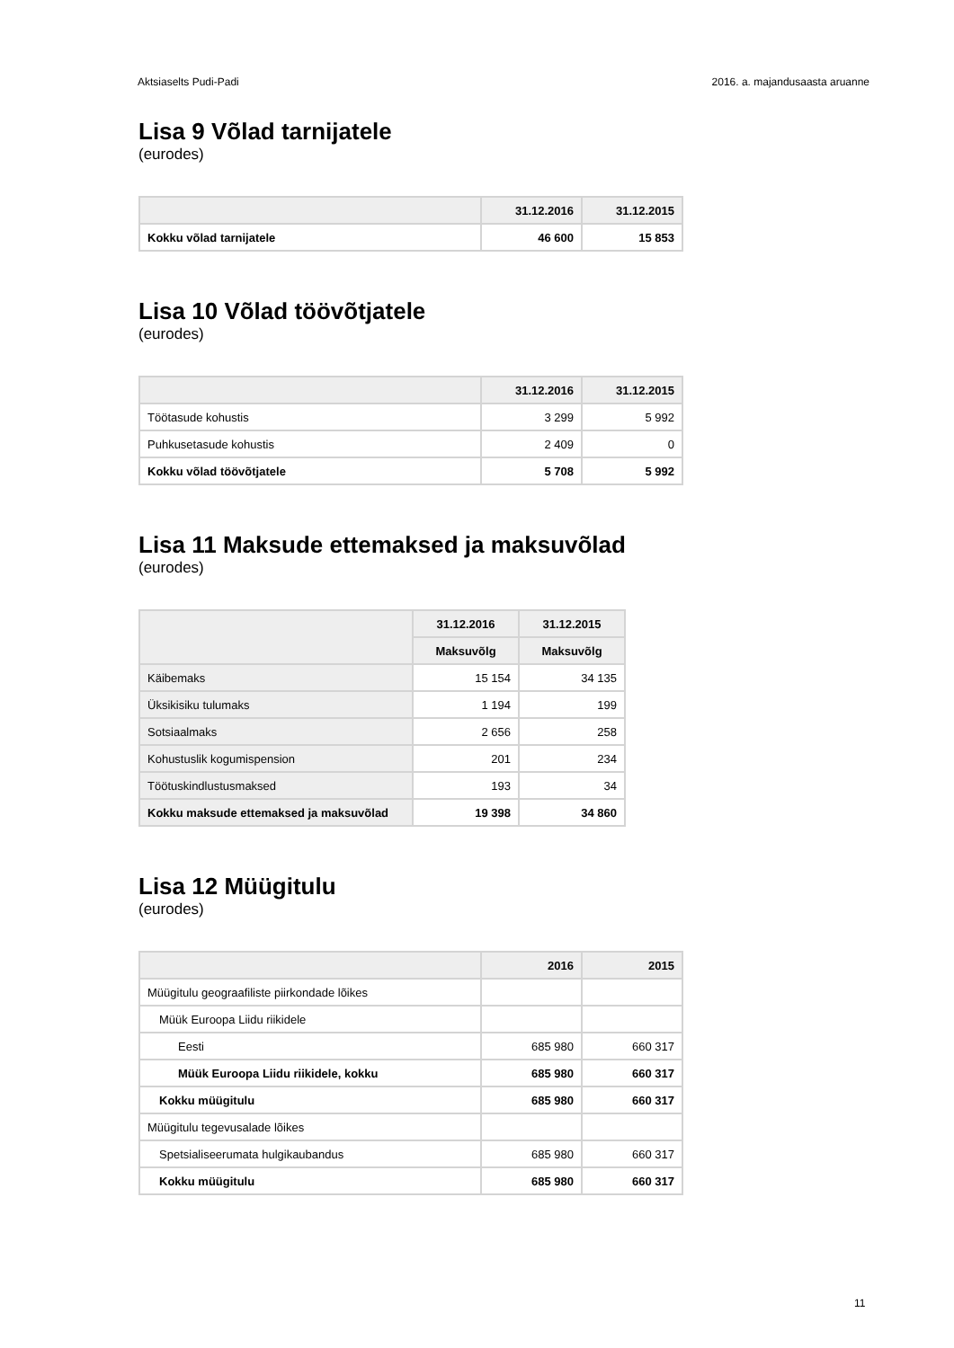Aktsiaselts Pudi-Padi 2016. a. majandusaasta aruanne
Lisa 9 Võlad tarnijatele
(eurodes)
| | 31.12.2016 | 31.12.2015 |
| --- | --- | --- |
| Kokku võlad tarnijatele | 46 600 | 15 853 |
Lisa 10 Võlad töövõtjatele
(eurodes)
| | 31.12.2016 | 31.12.2015 |
| --- | --- | --- |
| Töötasude kohustis | 3 299 | 5 992 |
| Puhkusetasude kohustis | 2 409 | 0 |
| Kokku võlad töövõtjatele | 5 708 | 5 992 |
Lisa 11 Maksude ettemaksed ja maksuvõlad
(eurodes)
| | 31.12.2016 | 31.12.2015 |
| --- | --- | --- |
| | Maksuvõlg | Maksuvõlg |
| Käibemaks | 15 154 | 34 135 |
| Üksikisiku tulumaks | 1 194 | 199 |
| Sotsiaalmaks | 2 656 | 258 |
| Kohustuslik kogumispension | 201 | 234 |
| Töötuskindlustusmaksed | 193 | 34 |
| Kokku maksude ettemaksed ja maksuvõlad | 19 398 | 34 860 |
Lisa 12 Müügitulu
(eurodes)
| | 2016 | 2015 |
| --- | --- | --- |
| Müügitulu geograafiliste piirkondade lõikes | | |
| Müük Euroopa Liidu riikidele | | |
| Eesti | 685 980 | 660 317 |
| Müük Euroopa Liidu riikidele, kokku | 685 980 | 660 317 |
| Kokku müügitulu | 685 980 | 660 317 |
| Müügitulu tegevusalade lõikes | | |
| Spetsialiseerumata hulgikaubandus | 685 980 | 660 317 |
| Kokku müügitulu | 685 980 | 660 317 |
11